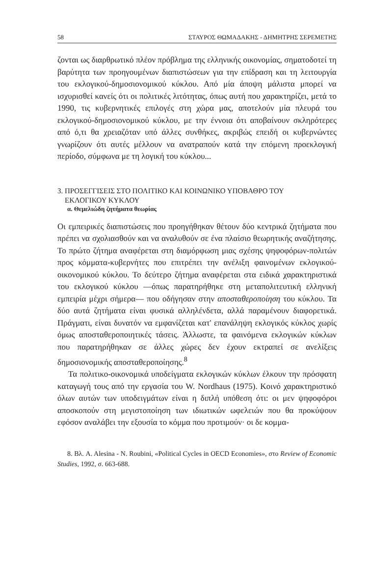58 ΣΤΑΥΡΟΣ ΘΩΜΑΔΑΚΗΣ - ΔΗΜΗΤΡΗΣ ΣΕΡΕΜΕΤΗΣ
ζονται ως διαρθρωτικό πλέον πρόβλημα της ελληνικής οικονομίας, σηματοδοτεί τη βαρύτητα των προηγουμένων διαπιστώσεων για την επίδραση και τη λειτουργία του εκλογικού-δημοσιονομικού κύκλου. Από μία άποψη μάλιστα μπορεί να ισχυρισθεί κανείς ότι οι πολιτικές λιτότητας, όπως αυτή που χαρακτηρίζει, μετά το 1990, τις κυβερνητικές επιλογές στη χώρα μας, αποτελούν μία πλευρά του εκλογικού-δημοσιονομικού κύκλου, με την έννοια ότι αποβαίνουν σκληρότερες από ό,τι θα χρειαζόταν υπό άλλες συνθήκες, ακριβώς επειδή οι κυβερνώντες γνωρίζουν ότι αυτές μέλλουν να ανατραπούν κατά την επόμενη προεκλογική περίοδο, σύμφωνα με τη λογική του κύκλου...
3. ΠΡΟΣΕΓΓΙΣΕΙΣ ΣΤΟ ΠΟΛΙΤΙΚΟ ΚΑΙ ΚΟΙΝΩΝΙΚΟ ΥΠΟΒΑΘΡΟ ΤΟΥ
ΕΚΛΟΓΙΚΟΥ ΚΥΚΛΟΥ
α. Θεμελιώδη ζητήματα θεωρίας
Οι εμπειρικές διαπιστώσεις που προηγήθηκαν θέτουν δύο κεντρικά ζητήματα που πρέπει να σχολιασθούν και να αναλυθούν σε ένα πλαίσιο θεωρητικής αναζήτησης. Το πρώτο ζήτημα αναφέρεται στη διαμόρφωση μιας σχέσης ψηφοφόρων-πολιτών προς κόμματα-κυβερνήτες που επιτρέπει την ανέλιξη φαινομένων εκλογικού-οικονομικού κύκλου. Το δεύτερο ζήτημα αναφέρεται στα ειδικά χαρακτηριστικά του εκλογικού κύκλου —όπως παρατηρήθηκε στη μεταπολιτευτική ελληνική εμπειρία μέχρι σήμερα— που οδήγησαν στην αποσταθεροποίηση του κύκλου. Τα δύο αυτά ζητήματα είναι φυσικά αλληλένδετα, αλλά παραμένουν διαφορετικά. Πράγματι, είναι δυνατόν να εμφανίζεται κατ' επανάληψη εκλογικός κύκλος χωρίς όμως αποσταθεροποιητικές τάσεις. Άλλωστε, τα φαινόμενα εκλογικών κύκλων που παρατηρήθηκαν σε άλλες χώρες δεν έχουν εκτραπεί σε ανελίξεις δημοσιονομικής αποσταθεροποίησης.<sup>8</sup>
Τα πολιτικο-οικονομικά υποδείγματα εκλογικών κύκλων έλκουν την πρόσφατη καταγωγή τους από την εργασία του W. Nordhaus (1975). Κοινό χαρακτηριστικό όλων αυτών των υποδειγμάτων είναι η διπλή υπόθεση ότι: οι μεν ψηφοφόροι αποσκοπούν στη μεγιστοποίηση των ιδιωτικών ωφελειών που θα προκύψουν εφόσον αναλάβει την εξουσία το κόμμα που προτιμούν· οι δε κομμα-
8. Βλ. A. Alesina - N. Roubini, «Political Cycles in OECD Economies», στο Review of Economic Studies, 1992, σ. 663-688.